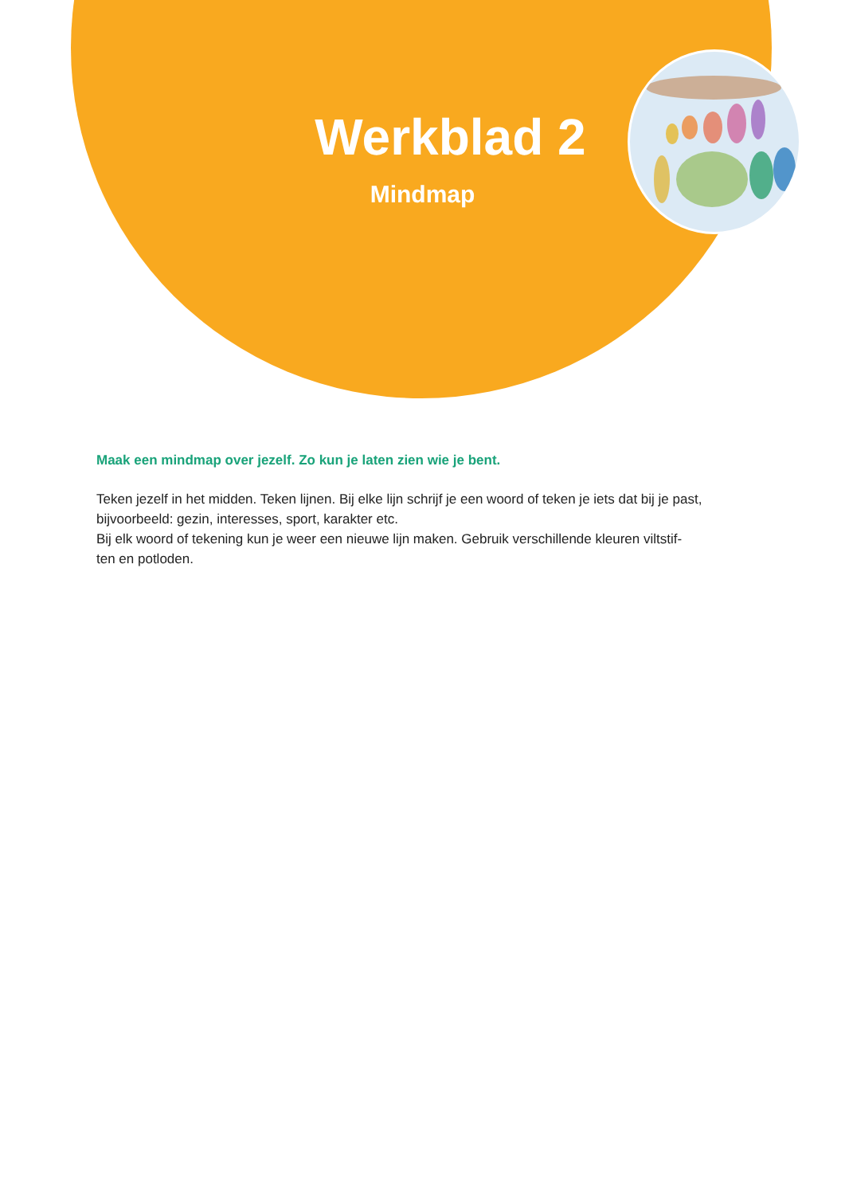Werkblad 2
Mindmap
Maak een mindmap over jezelf. Zo kun je laten zien wie je bent.
Teken jezelf in het midden. Teken lijnen. Bij elke lijn schrijf je een woord of teken je iets dat bij je past, bijvoorbeeld: gezin, interesses, sport, karakter etc.
Bij elk woord of tekening kun je weer een nieuwe lijn maken. Gebruik verschillende kleuren viltstif-
ten en potloden.